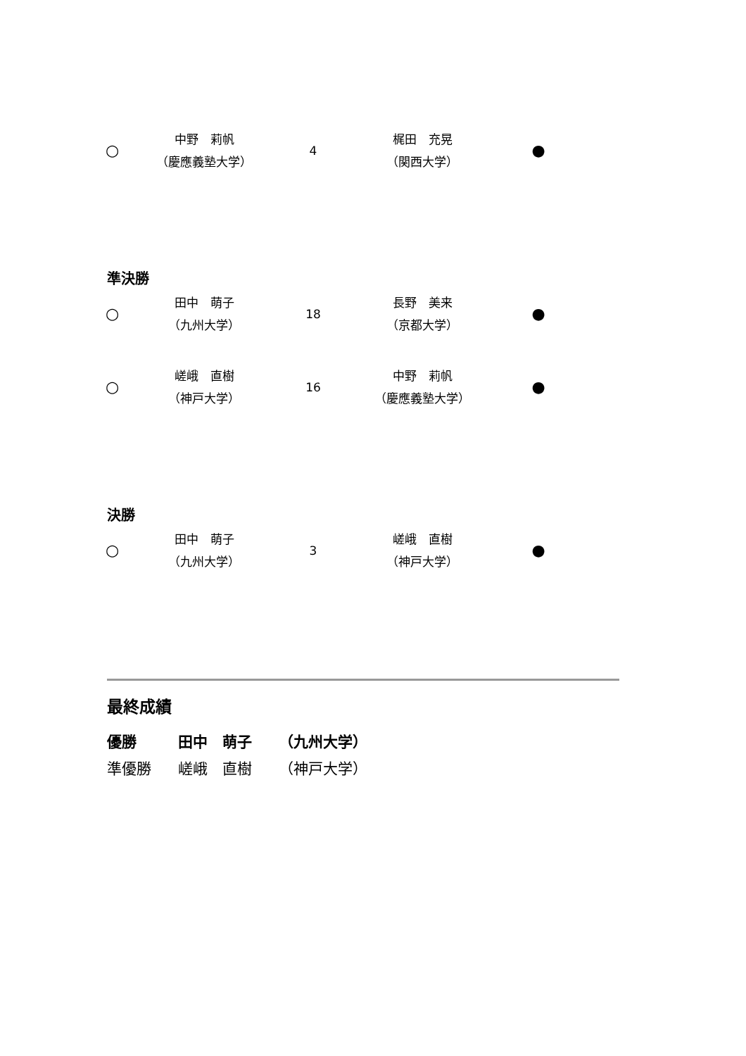| ○ | 中野 莉帆 （慶應義塾大学） | 4 | 梶田 充晃 （関西大学） | ● |
準決勝
| ○ | 田中 萌子 （九州大学） | 18 | 長野 美来 （京都大学） | ● |
| ○ | 嵯峨 直樹 （神戸大学） | 16 | 中野 莉帆 （慶應義塾大学） | ● |
決勝
| ○ | 田中 萌子 （九州大学） | 3 | 嵯峨 直樹 （神戸大学） | ● |
最終成績
| 優勝 | 田中 萌子 | （九州大学） |
| 準優勝 | 嵯峨 直樹 | （神戸大学） |